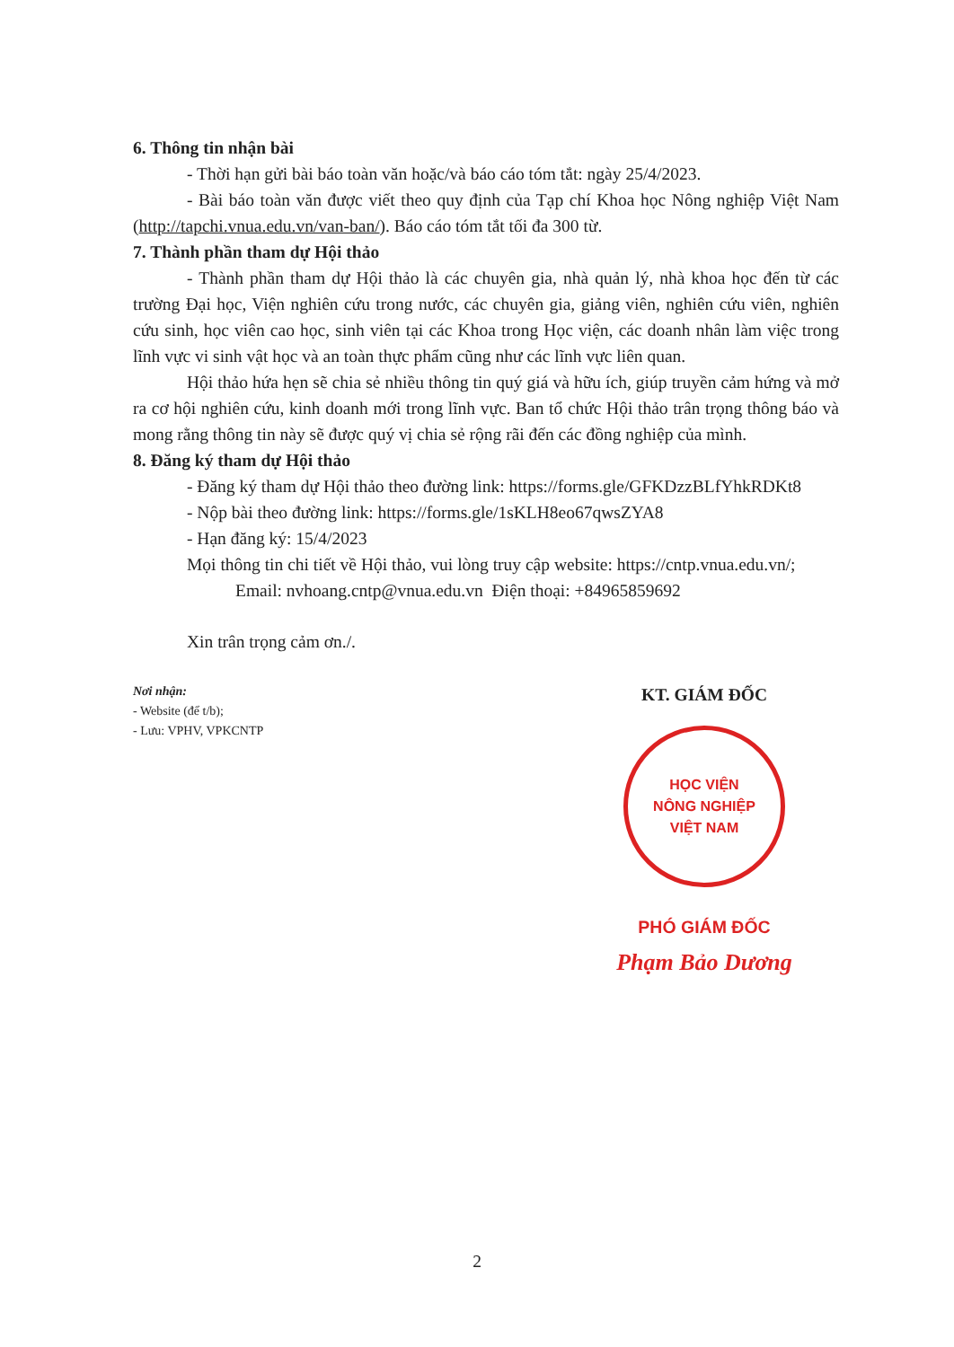6. Thông tin nhận bài
- Thời hạn gửi bài báo toàn văn hoặc/và báo cáo tóm tắt: ngày 25/4/2023.
- Bài báo toàn văn được viết theo quy định của Tạp chí Khoa học Nông nghiệp Việt Nam (http://tapchi.vnua.edu.vn/van-ban/). Báo cáo tóm tắt tối đa 300 từ.
7. Thành phần tham dự Hội thảo
- Thành phần tham dự Hội thảo là các chuyên gia, nhà quản lý, nhà khoa học đến từ các trường Đại học, Viện nghiên cứu trong nước, các chuyên gia, giảng viên, nghiên cứu viên, nghiên cứu sinh, học viên cao học, sinh viên tại các Khoa trong Học viện, các doanh nhân làm việc trong lĩnh vực vi sinh vật học và an toàn thực phẩm cũng như các lĩnh vực liên quan.
Hội thảo hứa hẹn sẽ chia sẻ nhiều thông tin quý giá và hữu ích, giúp truyền cảm hứng và mở ra cơ hội nghiên cứu, kinh doanh mới trong lĩnh vực. Ban tổ chức Hội thảo trân trọng thông báo và mong rằng thông tin này sẽ được quý vị chia sẻ rộng rãi đến các đồng nghiệp của mình.
8. Đăng ký tham dự Hội thảo
- Đăng ký tham dự Hội thảo theo đường link: https://forms.gle/GFKDzzBLfYhkRDKt8
- Nộp bài theo đường link: https://forms.gle/1sKLH8eo67qwsZYA8
- Hạn đăng ký: 15/4/2023
Mọi thông tin chi tiết về Hội thảo, vui lòng truy cập website: https://cntp.vnua.edu.vn/;
Email: nvhoang.cntp@vnua.edu.vn Điện thoại: +84965859692
Xin trân trọng cảm ơn./.
Nơi nhận:
- Website (để t/b);
- Lưu: VPHV, VPKCNTP
KT. GIÁM ĐỐC
HỌC VIỆN
NÔNG NGHIỆP
VIỆT NAM
PHÓ GIÁM ĐỐC
Phạm Bảo Dương
2